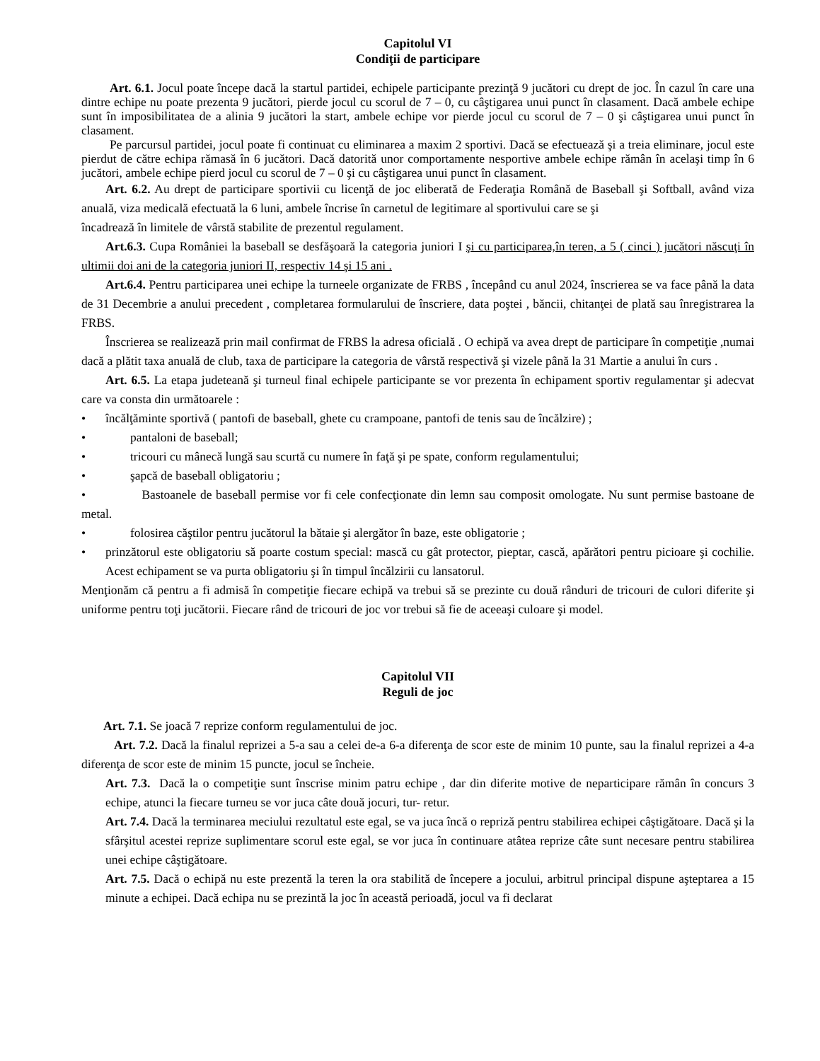Capitolul VI
Condiţii de participare
Art. 6.1. Jocul poate începe dacă la startul partidei, echipele participante prezinţă 9 jucători cu drept de joc. În cazul în care una dintre echipe nu poate prezenta 9 jucători, pierde jocul cu scorul de 7 – 0, cu câştigarea unui punct în clasament. Dacă ambele echipe sunt în imposibilitatea de a alinia 9 jucători la start, ambele echipe vor pierde jocul cu scorul de 7 – 0 şi câştigarea unui punct în clasament.
Pe parcursul partidei, jocul poate fi continuat cu eliminarea a maxim 2 sportivi. Dacă se efectuează şi a treia eliminare, jocul este pierdut de către echipa rămasă în 6 jucători. Dacă datorită unor comportamente nesportive ambele echipe rămân în acelaşi timp în 6 jucători, ambele echipe pierd jocul cu scorul de 7 – 0 şi cu câştigarea unui punct în clasament.
Art. 6.2. Au drept de participare sportivii cu licenţă de joc eliberată de Federaţia Română de Baseball şi Softball, având viza anuală, viza medicală efectuată la 6 luni, ambele încrise în carnetul de legitimare al sportivului care se şi
încadrează în limitele de vârstă stabilite de prezentul regulament.
Art.6.3. Cupa României la baseball se desfăşoară la categoria juniori I şi cu participarea,în teren, a 5 ( cinci ) jucători născuţi în ultimii doi ani de la categoria juniori II, respectiv 14 şi 15 ani .
Art.6.4. Pentru participarea unei echipe la turneele organizate de FRBS , începând cu anul 2024, înscrierea se va face până la data de 31 Decembrie a anului precedent , completarea formularului de înscriere, data poştei , băncii, chitanţei de plată sau înregistrarea la FRBS.
Înscrierea se realizează prin mail confirmat de FRBS la adresa oficială . O echipă va avea drept de participare în competiţie ,numai dacă a plătit taxa anuală de club, taxa de participare la categoria de vârstă respectivă şi vizele până la 31 Martie a anului în curs .
Art. 6.5. La etapa judeteană şi turneul final echipele participante se vor prezenta în echipament sportiv regulamentar şi adecvat care va consta din următoarele :
• încălţăminte sportivă ( pantofi de baseball, ghete cu crampoane, pantofi de tenis sau de încălzire) ;
• pantaloni de baseball;
• tricouri cu mânecă lungă sau scurtă cu numere în faţă şi pe spate, conform regulamentului;
• şapcă de baseball obligatoriu ;
• Bastoanele de baseball permise vor fi cele confecţionate din lemn sau composit omologate. Nu sunt permise bastoane de metal.
• folosirea căştilor pentru jucătorul la bătaie şi alergător în baze, este obligatorie ;
• prinzătorul este obligatoriu să poarte costum special: mască cu gât protector, pieptar, cască, apărători pentru picioare şi cochilie. Acest echipament se va purta obligatoriu şi în timpul încălzirii cu lansatorul.
Menţionăm că pentru a fi admisă în competiţie fiecare echipă va trebui să se prezinte cu două rânduri de tricouri de culori diferite şi uniforme pentru toţi jucătorii. Fiecare rând de tricouri de joc vor trebui să fie de aceeaşi culoare şi model.
Capitolul VII
Reguli de joc
Art. 7.1. Se joacă 7 reprize conform regulamentului de joc.
Art. 7.2. Dacă la finalul reprizei a 5-a sau a celei de-a 6-a diferenţa de scor este de minim 10 punte, sau la finalul reprizei a 4-a diferenţa de scor este de minim 15 puncte, jocul se încheie.
Art. 7.3. Dacă la o competiţie sunt înscrise minim patru echipe , dar din diferite motive de neparticipare rămân în concurs 3 echipe, atunci la fiecare turneu se vor juca câte două jocuri, tur- retur.
Art. 7.4. Dacă la terminarea meciului rezultatul este egal, se va juca încă o repriză pentru stabilirea echipei câştigătoare. Dacă şi la sfârşitul acestei reprize suplimentare scorul este egal, se vor juca în continuare atâtea reprize câte sunt necesare pentru stabilirea unei echipe câştigătoare.
Art. 7.5. Dacă o echipă nu este prezentă la teren la ora stabilită de începere a jocului, arbitrul principal dispune aşteptarea a 15 minute a echipei. Dacă echipa nu se prezintă la joc în această perioadă, jocul va fi declarat